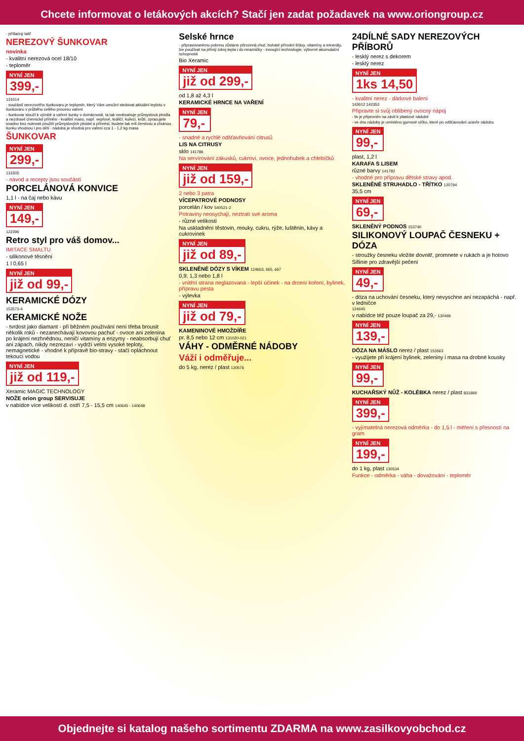Chcete informovat o letákových akcích? Stačí jen zadat požadavek na www.oriongroup.cz
- přítlačný talíř
NEREZOVÝ ŠUNKOVAR
novinka
- kvalitní nerezová ocel 18/10
- teploměr
NYNÍ JEN 399,-
131014
- součástí nerezového šunkovaru je teploměr, který Vám umožní sledovat aktuální teplotu v šunkovaru v průběhu celého procesu vaření
- šunkovar slouží k výrobě a vaření šunky v domácnosti, ta tak neobsahuje průmyslová plnidla a nezdravé chemické příměsi - kvalitní maso, např. vepřové, králičí, kuřecí, krůtí, zpracujete snadno bez nutnosti použití průmyslových plnidel a příměsí, budete tak mít čerstvou a chutnou šunku vhodnou i pro děti - nádoba je vhodná pro vaření cca 1 - 1,2 kg masa
ŠUNKOVAR
NYNÍ JEN 299,-
131505
- návod a recepty jsou součástí
PORCELÁNOVÁ KONVICE
1,1 l - na čaj nebo kávu
NYNÍ JEN 149,-
122396
Retro styl pro váš domov...
IMITACE SMALTU
- silikonové těsnění
1 l 0,65 l
NYNÍ JEN již od 99,-
KERAMICKÉ DÓZY
153573-4
KERAMICKÉ NOŽE
- tvrdost jako diamant - při běžném používání není třeba brousit několik roků - nezanechávají kovovou pachuť - ovoce ani zelenina po krájení nezhnědnou, neničí vitamíny a enzymy - neabsorbují chuť ani zápach, nikdy nezrezaví - vydrží velmi vysoké teploty, nemagnetické - vhodné k přípravě bio-stravy - stačí opláchnout tekoucí vodou
NYNÍ JEN již od 119,-
Xeramic MAGIC TECHNOLOGY
NOŽE orion group SERVISUJE
v nabídce více velikostí d. ostří 7,5 - 15,5 cm 140645 - 140648
Selské hrnce
- připravovanému pokrmu zůstane přirozená chuť, bohaté přírodní šťávy, vitamíny a minerály, lze používat na přímý zdroj tepla i do mrazničky - inovující technologie, výborné akumulační schopnosti
Bio Xeramic
NYNÍ JEN již od 299,-
od 1,8 až 4,3 l
KERAMICKÉ HRNCE NA VAŘENÍ
NYNÍ JEN 79,-
- snadné a rychlé odšťavňování citrusů
LIS NA CITRUSY
sklo 141786
Na servírování zákusků, cukroví, ovoce, jednohubek a chlebíčků
NYNÍ JEN již od 159,-
2 nebo 3 patra
VÍCEPATROVÉ PODNOSY
porcelán / kov 540521-2
Potraviny neosychají, neztratí své aroma
- různé velikosti
Na uskladnění těstovin, mouky, cukru, rýže, luštěnin, kávy a cukrovinek
NYNÍ JEN již od 89,-
SKLENĚNÉ DÓZY S VÍKEM 124663, 665, 667
0,9; 1,3 nebo 1,8 l
- vnitřní strana neglazovaná - lepší účinek - na drcení koření, bylinek, přípravu pesta
- výlevka
NYNÍ JEN již od 79,-
KAMENINOVÉ HMOŽDÍŘE
pr. 8,5 nebo 12 cm 131020-021
VÁHY - ODMĚRNÉ NÁDOBY
Váží i odměřuje...
do 5 kg, nerez / plast 130576
24DÍLNÉ SADY NEREZOVÝCH PŘÍBORŮ
- lesklý nerez s dekorem
- lesklý nerez
NYNÍ JEN 1ks 14,50
- kvalitní nerez - dárkové balení
143612 142353
Připravte si svůj oblíbený ovocný nápoj
- lis je připevněn na závit k plastové nádobě
- ve dnu nádoby je umístěno gumové víčko, které po odšťavování uzavře nádobu
NYNÍ JEN 99,-
plast, 1,2 l
KARAFA S LISEM
různé barvy 141782
- vhodné pro přípravu dětské stravy apod.
SKLENĚNÉ STRUHADLO - TŘÍTKO 120794
35,5 cm
NYNÍ JEN 69,-
SKLENĚNÝ PODNOS 153740
SILIKONOVÝ LOUPAČ ČESNEKU + DÓZA
- stroužky česneku vložíte dovnitř, promnete v rukách a je hotovo
Sillinie pro zdravější pečení
NYNÍ JEN 49,-
- dóza na uchování česneku, který nevyschne ani nezapáchá - např. v ledničce
124645
v nabídce též pouze loupač za 29,- 130466
NYNÍ JEN 139,-
DÓZA NA MÁSLO nerez / plast 153563
- využijete při krájení bylinek, zeleniny i masa na drobné kousky
NYNÍ JEN 99,-
KUCHAŘSKÝ NŮŽ - KOLÉBKA nerez / plast 831666
NYNÍ JEN 399,-
- vyjímatelná nerezová odměrka - do 1,5 l - měření s přesností na gram
NYNÍ JEN 199,-
do 1 kg, plast 130534
Funkce - odměrka - váha - dovažování - teploměr
Objednejte si katalog našeho sortimentu ZDARMA na www.zasilkovyobchod.cz